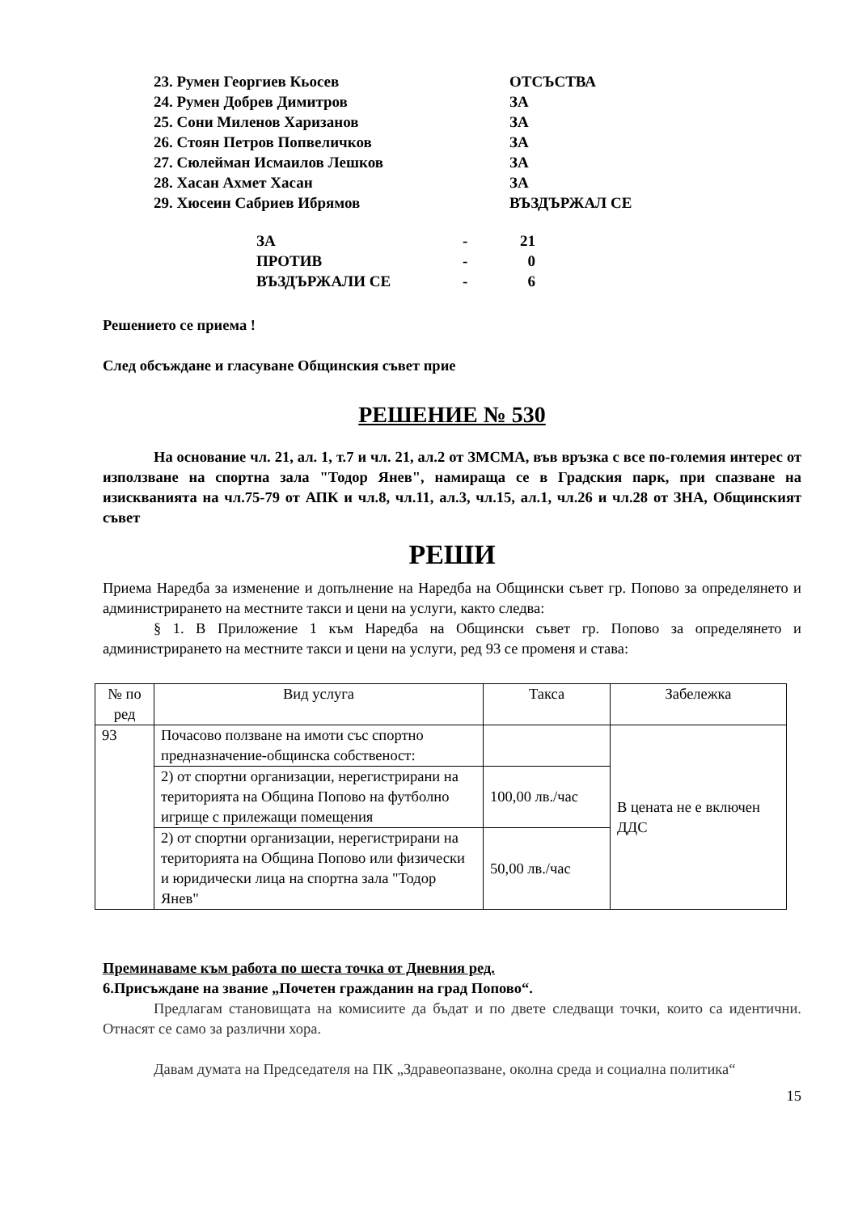| 23. Румен Георгиев Кьосев | ОТСЪСТВА |
| 24. Румен Добрев Димитров | ЗА |
| 25. Сони Миленов Харизанов | ЗА |
| 26. Стоян Петров Попвеличков | ЗА |
| 27. Сюлейман Исмаилов Лешков | ЗА |
| 28. Хасан Ахмет Хасан | ЗА |
| 29. Хюсеин Сабриев Ибрямов | ВЪЗДЪРЖАЛ СЕ |
| ЗА | - | 21 |
| ПРОТИВ | - | 0 |
| ВЪЗДЪРЖАЛИ СЕ | - | 6 |
Решението се приема !
След обсъждане и гласуване Общинския съвет прие
РЕШЕНИЕ № 530
На основание чл. 21, ал. 1, т.7 и чл. 21, ал.2 от ЗМСМА, във връзка с все по-големия интерес от използване на спортна зала "Тодор Янев", намираща се в Градския парк, при спазване на изискванията на чл.75-79 от АПК и чл.8, чл.11, ал.3, чл.15, ал.1, чл.26 и чл.28 от ЗНА, Общинският съвет
РЕШИ
Приема Наредба за изменение и допълнение на Наредба на Общински съвет гр. Попово за определянето и администрирането на местните такси и цени на услуги, както следва:
§ 1. В Приложение 1 към Наредба на Общински съвет гр. Попово за определянето и администрирането на местните такси и цени на услуги, ред 93 се променя и става:
| № по ред | Вид услуга | Такса | Забележка |
| 93 | Почасово ползване на имоти със спортно предназначение-общинска собственост: | | В цената не е включен ДДС |
| | 2) от спортни организации, нерегистрирани на територията на Община Попово на футболно игрище с прилежащи помещения | 100,00 лв./час | |
| | 2) от спортни организации, нерегистрирани на територията на Община Попово или физически и юридически лица на спортна зала "Тодор Янев" | 50,00 лв./час | |
Преминаваме към работа по шеста точка от Дневния ред.
6.Присъждане на звание „Почетен гражданин на град Попово“.
Предлагам становищата на комисиите да бъдат и по двете следващи точки, които са идентични. Отнасят се само за различни хора.
Давам думата на Председателя на ПК „Здравеопазване, околна среда и социална политика“
15